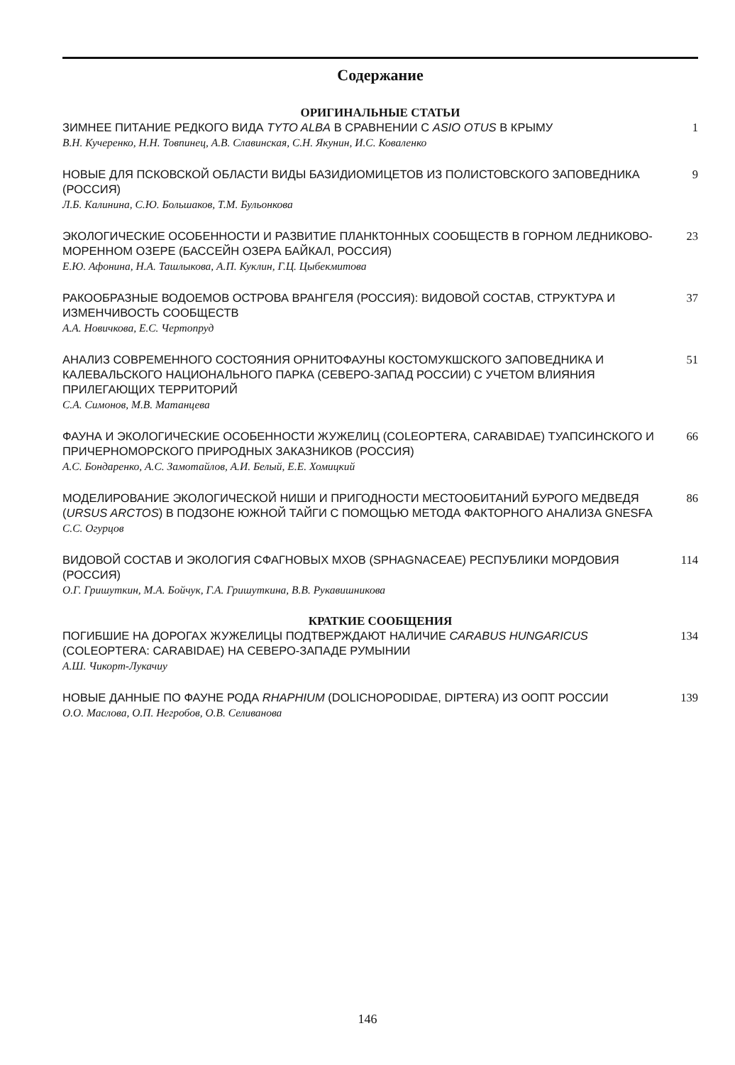Содержание
ОРИГИНАЛЬНЫЕ СТАТЬИ
ЗИМНЕЕ ПИТАНИЕ РЕДКОГО ВИДА TYTO ALBA В СРАВНЕНИИ С ASIO OTUS В КРЫМУ
В.Н. Кучеренко, Н.Н. Товпинец, А.В. Славинская, С.Н. Якунин, И.С. Коваленко
1
НОВЫЕ ДЛЯ ПСКОВСКОЙ ОБЛАСТИ ВИДЫ БАЗИДИОМИЦЕТОВ ИЗ ПОЛИСТОВСКОГО ЗАПОВЕДНИКА (РОССИЯ)
Л.Б. Калинина, С.Ю. Большаков, Т.М. Бульонкова
9
ЭКОЛОГИЧЕСКИЕ ОСОБЕННОСТИ И РАЗВИТИЕ ПЛАНКТОННЫХ СООБЩЕСТВ В ГОРНОМ ЛЕДНИКОВО-МОРЕННОМ ОЗЕРЕ (БАССЕЙН ОЗЕРА БАЙКАЛ, РОССИЯ)
Е.Ю. Афонина, Н.А. Ташлыкова, А.П. Куклин, Г.Ц. Цыбекмитова
23
РАКООБРАЗНЫЕ ВОДОЕМОВ ОСТРОВА ВРАНГЕЛЯ (РОССИЯ): ВИДОВОЙ СОСТАВ, СТРУКТУРА И ИЗМЕНЧИВОСТЬ СООБЩЕСТВ
А.А. Новичкова, Е.С. Чертопруд
37
АНАЛИЗ СОВРЕМЕННОГО СОСТОЯНИЯ ОРНИТОФАУНЫ КОСТОМУКШСКОГО ЗАПОВЕДНИКА И КАЛЕВАЛЬСКОГО НАЦИОНАЛЬНОГО ПАРКА (СЕВЕРО-ЗАПАД РОССИИ) С УЧЕТОМ ВЛИЯНИЯ ПРИЛЕГАЮЩИХ ТЕРРИТОРИЙ
С.А. Симонов, М.В. Матанцева
51
ФАУНА И ЭКОЛОГИЧЕСКИЕ ОСОБЕННОСТИ ЖУЖЕЛИЦ (COLEOPTERA, CARABIDAE) ТУАПСИНСКОГО И ПРИЧЕРНОМОРСКОГО ПРИРОДНЫХ ЗАКАЗНИКОВ (РОССИЯ)
А.С. Бондаренко, А.С. Замотайлов, А.И. Белый, Е.Е. Хомицкий
66
МОДЕЛИРОВАНИЕ ЭКОЛОГИЧЕСКОЙ НИШИ И ПРИГОДНОСТИ МЕСТООБИТАНИЙ БУРОГО МЕДВЕДЯ (URSUS ARCTOS) В ПОДЗОНЕ ЮЖНОЙ ТАЙГИ С ПОМОЩЬЮ МЕТОДА ФАКТОРНОГО АНАЛИЗА GNESFA
С.С. Огурцов
86
ВИДОВОЙ СОСТАВ И ЭКОЛОГИЯ СФАГНОВЫХ МХОВ (SPHAGNACEAE) РЕСПУБЛИКИ МОРДОВИЯ (РОССИЯ)
О.Г. Гришуткин, М.А. Бойчук, Г.А. Гришуткина, В.В. Рукавишникова
114
КРАТКИЕ СООБЩЕНИЯ
ПОГИБШИЕ НА ДОРОГАХ ЖУЖЕЛИЦЫ ПОДТВЕРЖДАЮТ НАЛИЧИЕ CARABUS HUNGARICUS (COLEOPTERA: CARABIDAE) НА СЕВЕРО-ЗАПАДЕ РУМЫНИИ
А.Ш. Чикорт-Лукачиу
134
НОВЫЕ ДАННЫЕ ПО ФАУНЕ РОДА RHAPHIUM (DOLICHOPODIDAE, DIPTERA) ИЗ ООПТ РОССИИ
О.О. Маслова, О.П. Негробов, О.В. Селиванова
139
146